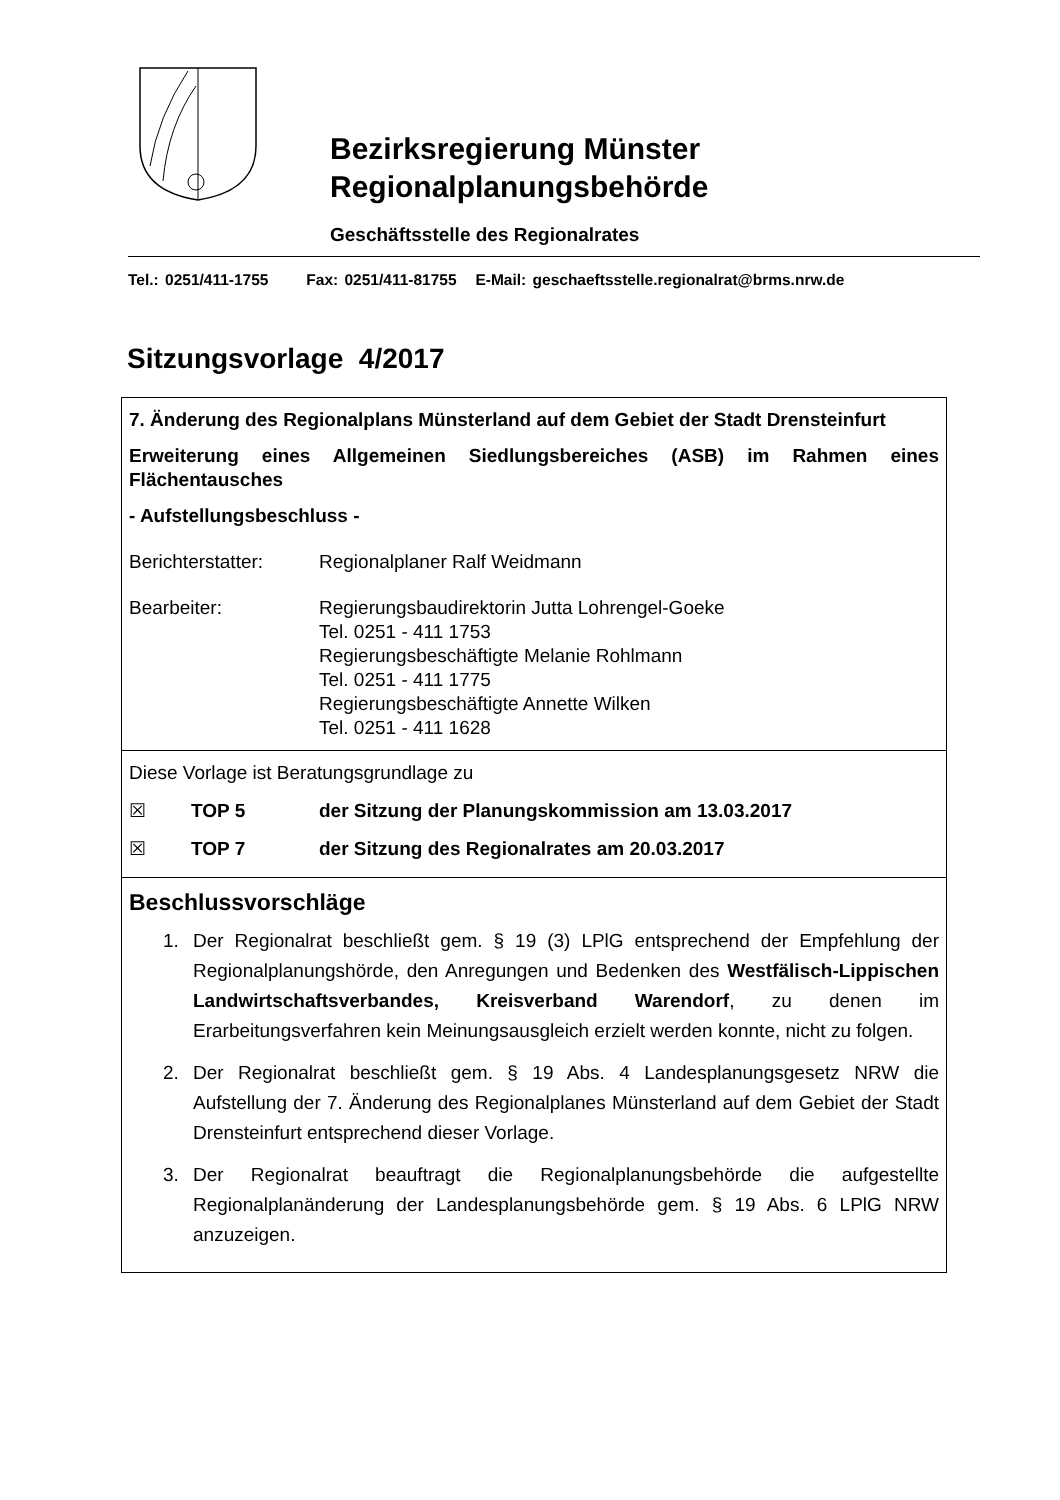Bezirksregierung Münster
Regionalplanungsbehörde
Geschäftsstelle des Regionalrates
Tel.: 0251/411-1755 Fax: 0251/411-81755 E-Mail: geschaeftsstelle.regionalrat@brms.nrw.de
Sitzungsvorlage 4/2017
7. Änderung des Regionalplans Münsterland auf dem Gebiet der Stadt Drensteinfurt
Erweiterung eines Allgemeinen Siedlungsbereiches (ASB) im Rahmen eines Flächentausches
- Aufstellungsbeschluss -
Berichterstatter:
Regionalplaner Ralf Weidmann
Bearbeiter: Regierungsbaudirektorin Jutta Lohrengel-Goeke
Tel. 0251 - 411 1753
Regierungsbeschäftigte Melanie Rohlmann
Tel. 0251 - 411 1775
Regierungsbeschäftigte Annette Wilken
Tel. 0251 - 411 1628
Diese Vorlage ist Beratungsgrundlage zu
☒ TOP 5 der Sitzung der Planungskommission am 13.03.2017
☒ TOP 7 der Sitzung des Regionalrates am 20.03.2017
Beschlussvorschläge
1. Der Regionalrat beschließt gem. § 19 (3) LPlG entsprechend der Empfehlung der Regionalplanungshörde, den Anregungen und Bedenken des Westfälisch-Lippischen Landwirtschaftsverbandes, Kreisverband Warendorf, zu denen im Erarbeitungsverfahren kein Meinungsausgleich erzielt werden konnte, nicht zu folgen.
2. Der Regionalrat beschließt gem. § 19 Abs. 4 Landesplanungsgesetz NRW die Aufstellung der 7. Änderung des Regionalplanes Münsterland auf dem Gebiet der Stadt Drensteinfurt entsprechend dieser Vorlage.
3. Der Regionalrat beauftragt die Regionalplanungsbehörde die aufgestellte Regionalplanänderung der Landesplanungsbehörde gem. § 19 Abs. 6 LPlG NRW anzuzeigen.